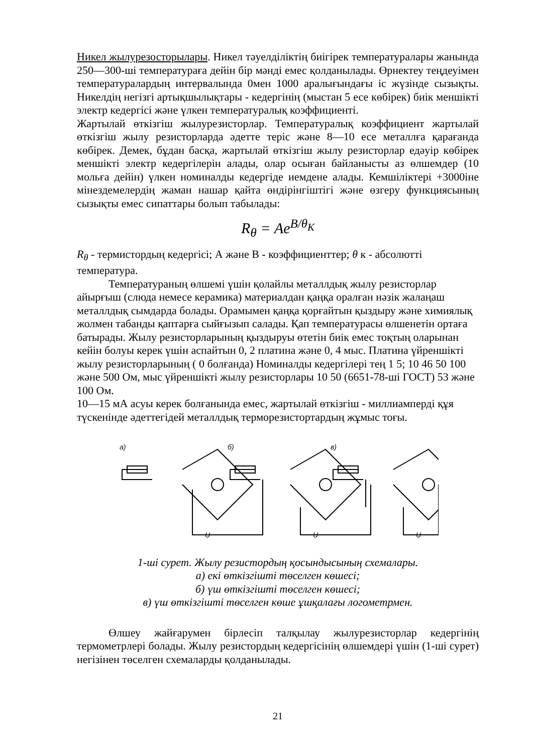Никел жылурезосторылары. Никел тәуелділіктің биігірек температуралары жанында 250—300-ші температураға дейін бір мәнді емес қолданылады. Өрнектеу теңдеуімен температуралардың интервалында 0мен 1000 аралығындағы іс жүзінде сызықты. Никелдің негізгі артықшылықтары - кедергінің (мыстан 5 есе көбірек) биік меншікті электр кедергісі және үлкен температуралық коэффициенті.
Жартылай өткізгіш жылурезисторлар. Температуралық коэффициент жартылай өткізгіш жылу резисторларда әдетте теріс және 8—10 есе металлға қарағанда көбірек. Демек, бұдан басқа, жартылай өткізгіш жылу резисторлар едәуір көбірек меншікті электр кедергілерін алады, олар осыған байланысты аз өлшемдер (10 мольға дейін) үлкен номиналды кедергіде иемдене алады. Кемшіліктері +3000іне мінездемелердің жаман нашар қайта өндірінгіштігі және өзгеру функциясының сызықты емес сипаттары болып табылады:
R<sub>θ</sub> = Ae<sup>B/θ<sub>K</sub></sup>
R<sub>θ</sub> - термистордың кедергісі; А және В - коэффициенттер; θ к - абсолютті температура.
Температураның өлшемі үшін қолайлы металлдық жылу резисторлар айырғыш (слюда немесе керамика) материалдан қаңқа оралған нәзік жалаңаш металлдық сымдарда болады. Орамымен қаңқа қорғайтын қыздыру және химиялық жолмен табанды қаптарға сыйғызып салады. Қап температурасы өлшенетін ортаға батырады. Жылу резисторларының қыздыруы өтетін биік емес тоқтың оларынан кейін болуы керек үшін аспайтын 0, 2 платина және 0, 4 мыс. Платина үйреншікті жылу резисторларының ( 0 болғанда) Номиналды кедергілері тең 1 5; 10 46 50 100 және 500 Ом, мыс үйреншікті жылу резисторлары 10 50 (6651-78-ші ГОСТ) 53 және 100 Ом.
10—15 мА асуы керек болғанында емес, жартылай өткізгіш - миллиамперді құя түскенінде әдеттегідей металлдық терморезистортардың жұмыс тоғы.
a)
б)
в)
U
U
U
1-ші сурет. Жылу резистордың қосындысының схемалары.
а) екі өткізгішті төселген көшесі;
б) үш өткізгішті төселген көшесі;
в) үш өткізгішті төселген көше ұшқалағы логометрмен.
Өлшеу жайғарумен бірлесіп талқылау жылурезисторлар кедергінің термометрлері болады. Жылу резистордың кедергісінің өлшемдері үшін (1-ші сурет) негізінен төселген схемаларды қолданылады.
21